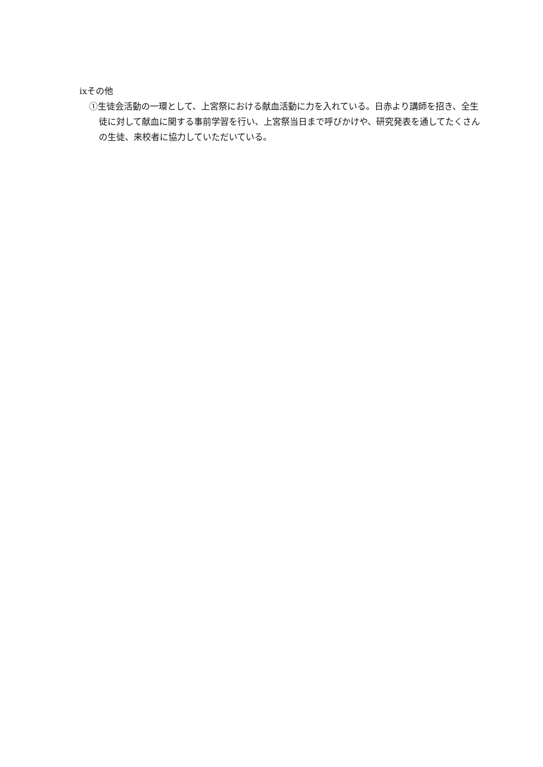ixその他
①生徒会活動の一環として、上宮祭における献血活動に力を入れている。日赤より講師を招き、全生徒に対して献血に関する事前学習を行い、上宮祭当日まで呼びかけや、研究発表を通してたくさんの生徒、来校者に協力していただいている。